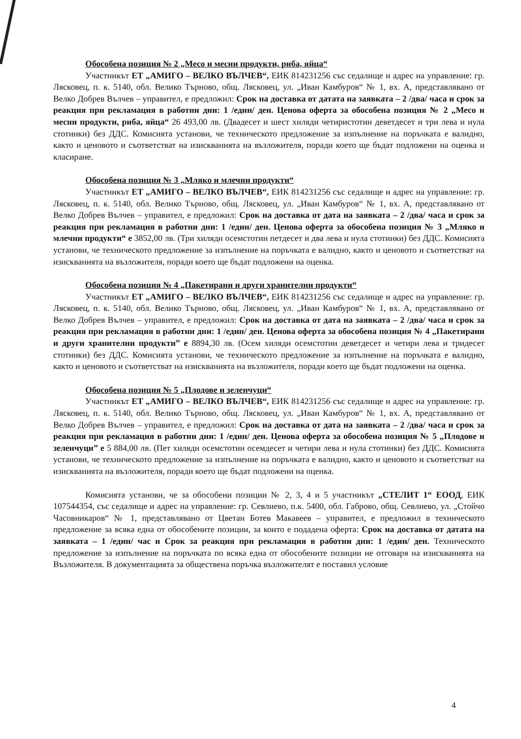Обособена позиция № 2 „Месо и месни продукти, риба, яйца“
Участникът ЕТ „АМИГО – ВЕЛКО ВЪЛЧЕВ“, ЕИК 814231256 със седалище и адрес на управление: гр. Лясковец, п. к. 5140, обл. Велико Търново, общ. Лясковец, ул. „Иван Камбуров“ № 1, вх. А, представлявано от Велко Добрев Вълчев – управител, е предложил: Срок на доставка от датата на заявката – 2 /два/ часа и срок за реакция при рекламация в работни дни: 1 /един/ ден. Ценова оферта за обособена позиция № 2 „Месо и месни продукти, риба, яйца“ 26 493,00 лв. (Двадесет и шест хиляди четиристотин деветдесет и три лева и нула стотинки) без ДДС. Комисията установи, че техническото предложение за изпълнение на поръчката е валидно, както и ценовото и съответстват на изискванията на възложителя, поради което ще бъдат подложени на оценка и класиране.
Обособена позиция № 3 „Мляко и млечни продукти“
Участникът ЕТ „АМИГО – ВЕЛКО ВЪЛЧЕВ“, ЕИК 814231256 със седалище и адрес на управление: гр. Лясковец, п. к. 5140, обл. Велико Търново, общ. Лясковец, ул. „Иван Камбуров“ № 1, вх. А, представлявано от Велко Добрев Вълчев – управител, е предложил: Срок на доставка от дата на заявката – 2 /два/ часа и срок за реакция при рекламация в работни дни: 1 /един/ ден. Ценова оферта за обособена позиция № 3 „Мляко и млечни продукти“ е 3852,00 лв. (Три хиляди осемстотин петдесет и два лева и нула стотинки) без ДДС. Комисията установи, че техническото предложение за изпълнение на поръчката е валидно, както и ценовото и съответстват на изискванията на възложителя, поради което ще бъдат подложени на оценка.
Обособена позиция № 4 „Пакетирани и други хранителни продукти“
Участникът ЕТ „АМИГО – ВЕЛКО ВЪЛЧЕВ“, ЕИК 814231256 със седалище и адрес на управление: гр. Лясковец, п. к. 5140, обл. Велико Търново, общ. Лясковец, ул. „Иван Камбуров“ № 1, вх. А, представлявано от Велко Добрев Вълчев – управител, е предложил: Срок на доставка от дата на заявката – 2 /два/ часа и срок за реакция при рекламация в работни дни: 1 /един/ ден. Ценова оферта за обособена позиция № 4 „Пакетирани и други хранителни продукти” е 8894,30 лв. (Осем хиляди осемстотин деветдесет и четири лева и тридесет стотинки) без ДДС. Комисията установи, че техническото предложение за изпълнение на поръчката е валидно, както и ценовото и съответстват на изискванията на възложителя, поради което ще бъдат подложени на оценка.
Обособена позиция № 5 „Плодове и зеленчуци“
Участникът ЕТ „АМИГО – ВЕЛКО ВЪЛЧЕВ“, ЕИК 814231256 със седалище и адрес на управление: гр. Лясковец, п. к. 5140, обл. Велико Търново, общ. Лясковец, ул. „Иван Камбуров“ № 1, вх. А, представлявано от Велко Добрев Вълчев – управител, е предложил: Срок на доставка от дата на заявката – 2 /два/ часа и срок за реакция при рекламация в работни дни: 1 /един/ ден. Ценова оферта за обособена позиция № 5 „Плодове и зеленчуци” е 5 884,00 лв. (Пет хиляди осемстотин осемдесет и четири лева и нула стотинки) без ДДС. Комисията установи, че техническото предложение за изпълнение на поръчката е валидно, както и ценовото и съответстват на изискванията на възложителя, поради което ще бъдат подложени на оценка.
Комисията установи, че за обособени позиции № 2, 3, 4 и 5 участникът „СТЕЛИТ 1“ ЕООД, ЕИК 107544354, със седалище и адрес на управление: гр. Севлиево, п.к. 5400, обл. Габрово, общ. Севлиево, ул. „Стойчо Часовникаров“ № 1, представлявано от Цветан Ботев Макавеев – управител, е предложил в техническото предложение за всяка една от обособените позиции, за които е подадена оферта: Срок на доставка от датата на заявката – 1 /един/ час и Срок за реакция при рекламация в работни дни: 1 /един/ ден. Техническото предложение за изпълнение на поръчката по всяка една от обособените позиции не отговаря на изискванията на Възложителя. В документацията за обществена поръчка възложителят е поставил условие
4